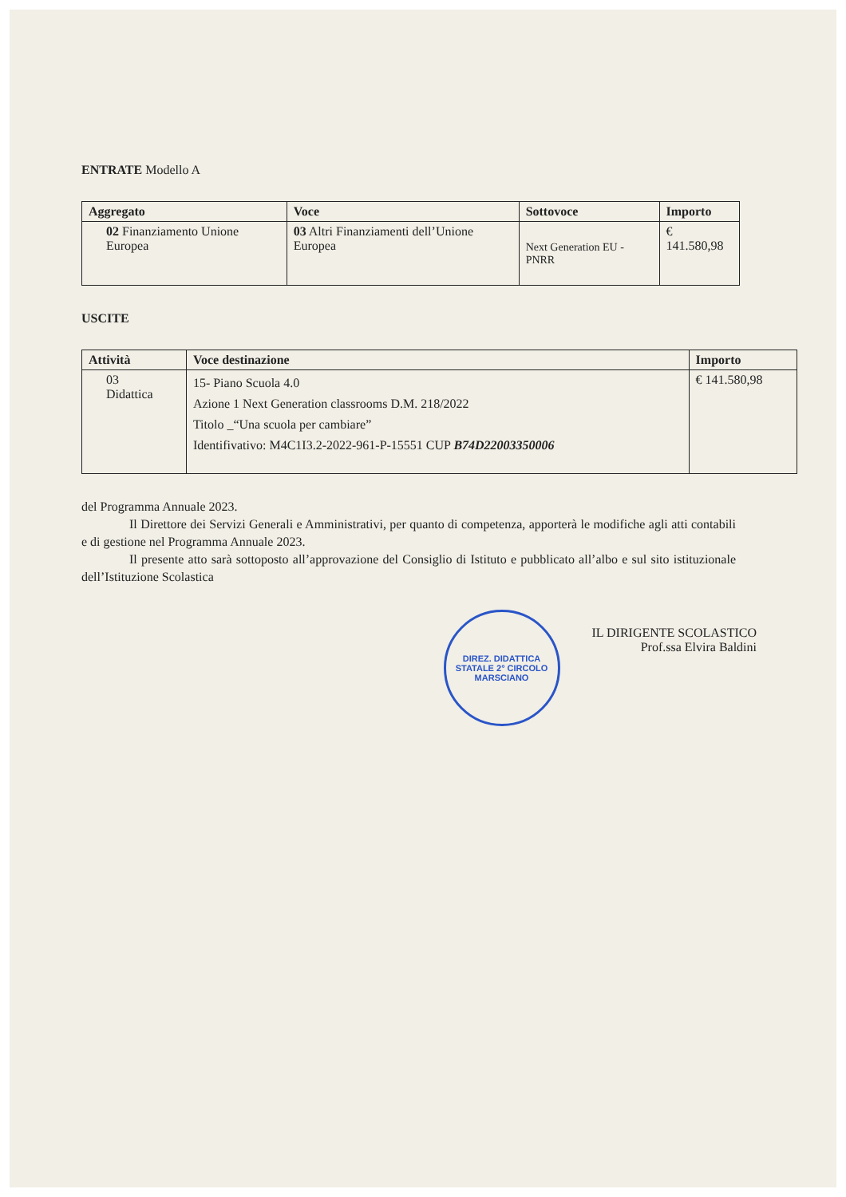ENTRATE Modello A
| Aggregato | Voce | Sottovoce | Importo |
| --- | --- | --- | --- |
| 02 Finanziamento Unione Europea | 03 Altri Finanziamenti dell’Unione Europea | Next Generation EU - PNRR | € 141.580,98 |
USCITE
| Attività | Voce destinazione | Importo |
| --- | --- | --- |
| 03 Didattica | 15- Piano Scuola 4.0 Azione 1 Next Generation classrooms D.M. 218/2022 Titolo _“Una scuola per cambiare” Identifivativo: M4C1I3.2-2022-961-P-15551 CUP B74D22003350006 | € 141.580,98 |
del Programma Annuale 2023.
Il Direttore dei Servizi Generali e Amministrativi, per quanto di competenza, apporterà le modifiche agli atti contabili e di gestione nel Programma Annuale 2023.
Il presente atto sarà sottoposto all’approvazione del Consiglio di Istituto e pubblicato all’albo e sul sito istituzionale dell’Istituzione Scolastica
DIREZ. DIDATTICA STATALE 2° CIRCOLO
MARSCIANO
IL DIRIGENTE SCOLASTICO
Prof.ssa Elvira Baldini